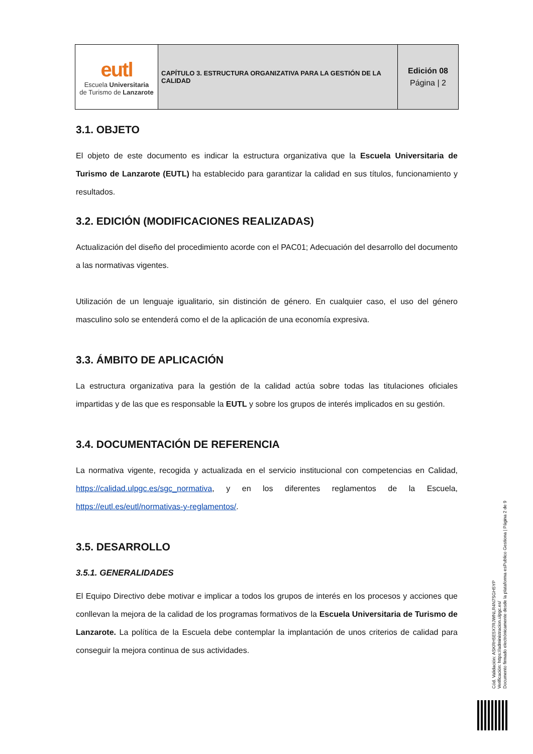| eutl Escuela Universitaria de Turismo de Lanzarote | CAPÍTULO 3. ESTRUCTURA ORGANIZATIVA PARA LA GESTIÓN DE LA CALIDAD | Edición 08 Página / 2 |
3.1. OBJETO
El objeto de este documento es indicar la estructura organizativa que la Escuela Universitaria de Turismo de Lanzarote (EUTL) ha establecido para garantizar la calidad en sus títulos, funcionamiento y resultados.
3.2. EDICIÓN (MODIFICACIONES REALIZADAS)
Actualización del diseño del procedimiento acorde con el PAC01; Adecuación del desarrollo del documento a las normativas vigentes.
Utilización de un lenguaje igualitario, sin distinción de género. En cualquier caso, el uso del género masculino solo se entenderá como el de la aplicación de una economía expresiva.
3.3. ÁMBITO DE APLICACIÓN
La estructura organizativa para la gestión de la calidad actúa sobre todas las titulaciones oficiales impartidas y de las que es responsable la EUTL y sobre los grupos de interés implicados en su gestión.
3.4. DOCUMENTACIÓN DE REFERENCIA
La normativa vigente, recogida y actualizada en el servicio institucional con competencias en Calidad, https://calidad.ulpgc.es/sgc_normativa, y en los diferentes reglamentos de la Escuela, https://eutl.es/eutl/normativas-y-reglamentos/.
3.5. DESARROLLO
3.5.1. GENERALIDADES
El Equipo Directivo debe motivar e implicar a todos los grupos de interés en los procesos y acciones que conllevan la mejora de la calidad de los programas formativos de la Escuela Universitaria de Turismo de Lanzarote. La política de la Escuela debe contemplar la implantación de unos criterios de calidad para conseguir la mejora continua de sus actividades.
Cód. Validación: ASKRH5E5X7RJWNLR4N7SGH5YP
Verificación: https://administracion.ulpgc.es/
Documento firmado electrónicamente desde la plataforma esPublico Gestiona | Página 2 de 9